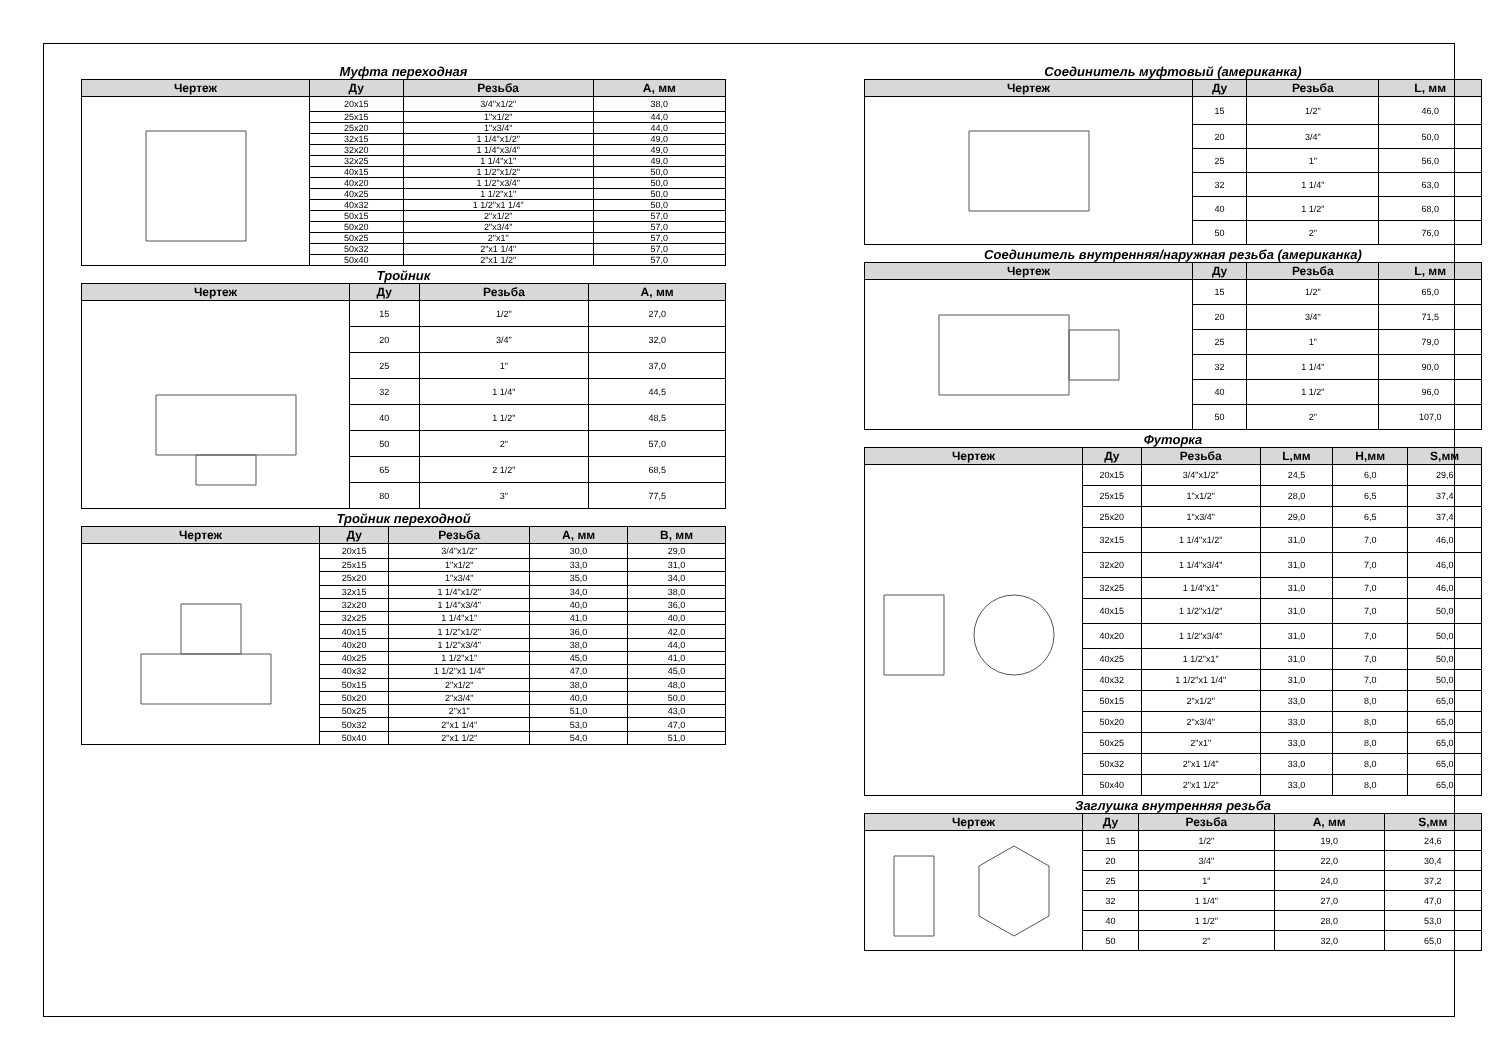Муфта переходная
| Чертеж | Ду | Резьба | А, мм |
| --- | --- | --- | --- |
| | 20x15 | 3/4"x1/2" | 38,0 |
| | 25x15 | 1"x1/2" | 44,0 |
| | 25x20 | 1"x3/4" | 44,0 |
| | 32x15 | 1 1/4"x1/2" | 49,0 |
| | 32x20 | 1 1/4"x3/4" | 49,0 |
| | 32x25 | 1 1/4"x1" | 49,0 |
| | 40x15 | 1 1/2"x1/2" | 50,0 |
| | 40x20 | 1 1/2"x3/4" | 50,0 |
| | 40x25 | 1 1/2"x1" | 50,0 |
| | 40x32 | 1 1/2"x1 1/4" | 50,0 |
| | 50x15 | 2"x1/2" | 57,0 |
| | 50x20 | 2"x3/4" | 57,0 |
| | 50x25 | 2"x1" | 57,0 |
| | 50x32 | 2"x1 1/4" | 57,0 |
| | 50x40 | 2"x1 1/2" | 57,0 |
Тройник
| Чертеж | Ду | Резьба | А, мм |
| --- | --- | --- | --- |
| | 15 | 1/2" | 27,0 |
| | 20 | 3/4" | 32,0 |
| | 25 | 1" | 37,0 |
| | 32 | 1 1/4" | 44,5 |
| | 40 | 1 1/2" | 48,5 |
| | 50 | 2" | 57,0 |
| | 65 | 2 1/2" | 68,5 |
| | 80 | 3" | 77,5 |
Тройник переходной
| Чертеж | Ду | Резьба | А, мм | В, мм |
| --- | --- | --- | --- | --- |
| | 20x15 | 3/4"x1/2" | 30,0 | 29,0 |
| | 25x15 | 1"x1/2" | 33,0 | 31,0 |
| | 25x20 | 1"x3/4" | 35,0 | 34,0 |
| | 32x15 | 1 1/4"x1/2" | 34,0 | 38,0 |
| | 32x20 | 1 1/4"x3/4" | 40,0 | 36,0 |
| | 32x25 | 1 1/4"x1" | 41,0 | 40,0 |
| | 40x15 | 1 1/2"x1/2" | 36,0 | 42,0 |
| | 40x20 | 1 1/2"x3/4" | 38,0 | 44,0 |
| | 40x25 | 1 1/2"x1" | 45,0 | 41,0 |
| | 40x32 | 1 1/2"x1 1/4" | 47,0 | 45,0 |
| | 50x15 | 2"x1/2" | 38,0 | 48,0 |
| | 50x20 | 2"x3/4" | 40,0 | 50,0 |
| | 50x25 | 2"x1" | 51,0 | 43,0 |
| | 50x32 | 2"x1 1/4" | 53,0 | 47,0 |
| | 50x40 | 2"x1 1/2" | 54,0 | 51,0 |
Соединитель муфтовый (американка)
| Чертеж | Ду | Резьба | L, мм |
| --- | --- | --- | --- |
| | 15 | 1/2" | 46,0 |
| | 20 | 3/4" | 50,0 |
| | 25 | 1" | 56,0 |
| | 32 | 1 1/4" | 63,0 |
| | 40 | 1 1/2" | 68,0 |
| | 50 | 2" | 76,0 |
Соединитель внутренняя/наружная резьба (американка)
| Чертеж | Ду | Резьба | L, мм |
| --- | --- | --- | --- |
| | 15 | 1/2" | 65,0 |
| | 20 | 3/4" | 71,5 |
| | 25 | 1" | 79,0 |
| | 32 | 1 1/4" | 90,0 |
| | 40 | 1 1/2" | 96,0 |
| | 50 | 2" | 107,0 |
Футорка
| Чертеж | Ду | Резьба | L,мм | H,мм | S,мм |
| --- | --- | --- | --- | --- | --- |
| | 20x15 | 3/4"x1/2" | 24,5 | 6,0 | 29,6 |
| | 25x15 | 1"x1/2" | 28,0 | 6,5 | 37,4 |
| | 25x20 | 1"x3/4" | 29,0 | 6,5 | 37,4 |
| | 32x15 | 1 1/4"x1/2" | 31,0 | 7,0 | 46,0 |
| | 32x20 | 1 1/4"x3/4" | 31,0 | 7,0 | 46,0 |
| | 32x25 | 1 1/4"x1" | 31,0 | 7,0 | 46,0 |
| | 40x15 | 1 1/2"x1/2" | 31,0 | 7,0 | 50,0 |
| | 40x20 | 1 1/2"x3/4" | 31,0 | 7,0 | 50,0 |
| | 40x25 | 1 1/2"x1" | 31,0 | 7,0 | 50,0 |
| | 40x32 | 1 1/2"x1 1/4" | 31,0 | 7,0 | 50,0 |
| | 50x15 | 2"x1/2" | 33,0 | 8,0 | 65,0 |
| | 50x20 | 2"x3/4" | 33,0 | 8,0 | 65,0 |
| | 50x25 | 2"x1" | 33,0 | 8,0 | 65,0 |
| | 50x32 | 2"x1 1/4" | 33,0 | 8,0 | 65,0 |
| | 50x40 | 2"x1 1/2" | 33,0 | 8,0 | 65,0 |
Заглушка внутренняя резьба
| Чертеж | Ду | Резьба | А, мм | S,мм |
| --- | --- | --- | --- | --- |
| | 15 | 1/2" | 19,0 | 24,6 |
| | 20 | 3/4" | 22,0 | 30,4 |
| | 25 | 1" | 24,0 | 37,2 |
| | 32 | 1 1/4" | 27,0 | 47,0 |
| | 40 | 1 1/2" | 28,0 | 53,0 |
| | 50 | 2" | 32,0 | 65,0 |